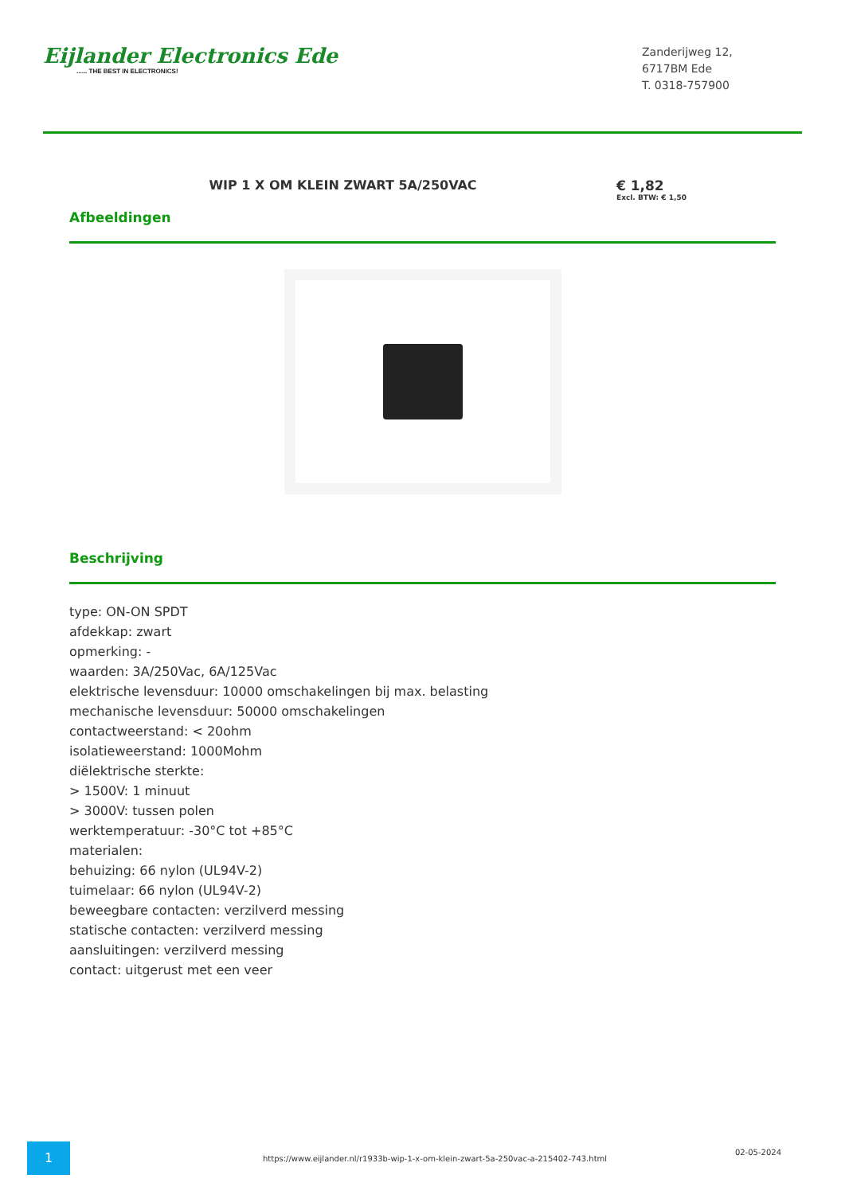Eijlander Electronics Ede...... THE BEST IN ELECTRONICS!
Zanderijweg 12,
6717BM Ede
T. 0318-757900
WIP 1 X OM KLEIN ZWART 5A/250VAC
€ 1,82
Excl. BTW: € 1,50
Afbeeldingen
Beschrijving
type: ON-ON SPDT
afdekkap: zwart
opmerking: -
waarden: 3A/250Vac, 6A/125Vac
elektrische levensduur: 10000 omschakelingen bij max. belasting
mechanische levensduur: 50000 omschakelingen
contactweerstand: < 20ohm
isolatieweerstand: 1000Mohm
diëlektrische sterkte:
> 1500V: 1 minuut
> 3000V: tussen polen
werktemperatuur: -30°C tot +85°C
materialen:
behuizing: 66 nylon (UL94V-2)
tuimelaar: 66 nylon (UL94V-2)
beweegbare contacten: verzilverd messing
statische contacten: verzilverd messing
aansluitingen: verzilverd messing
contact: uitgerust met een veer
1
https://www.eijlander.nl/r1933b-wip-1-x-om-klein-zwart-5a-250vac-a-215402-743.html
02-05-2024